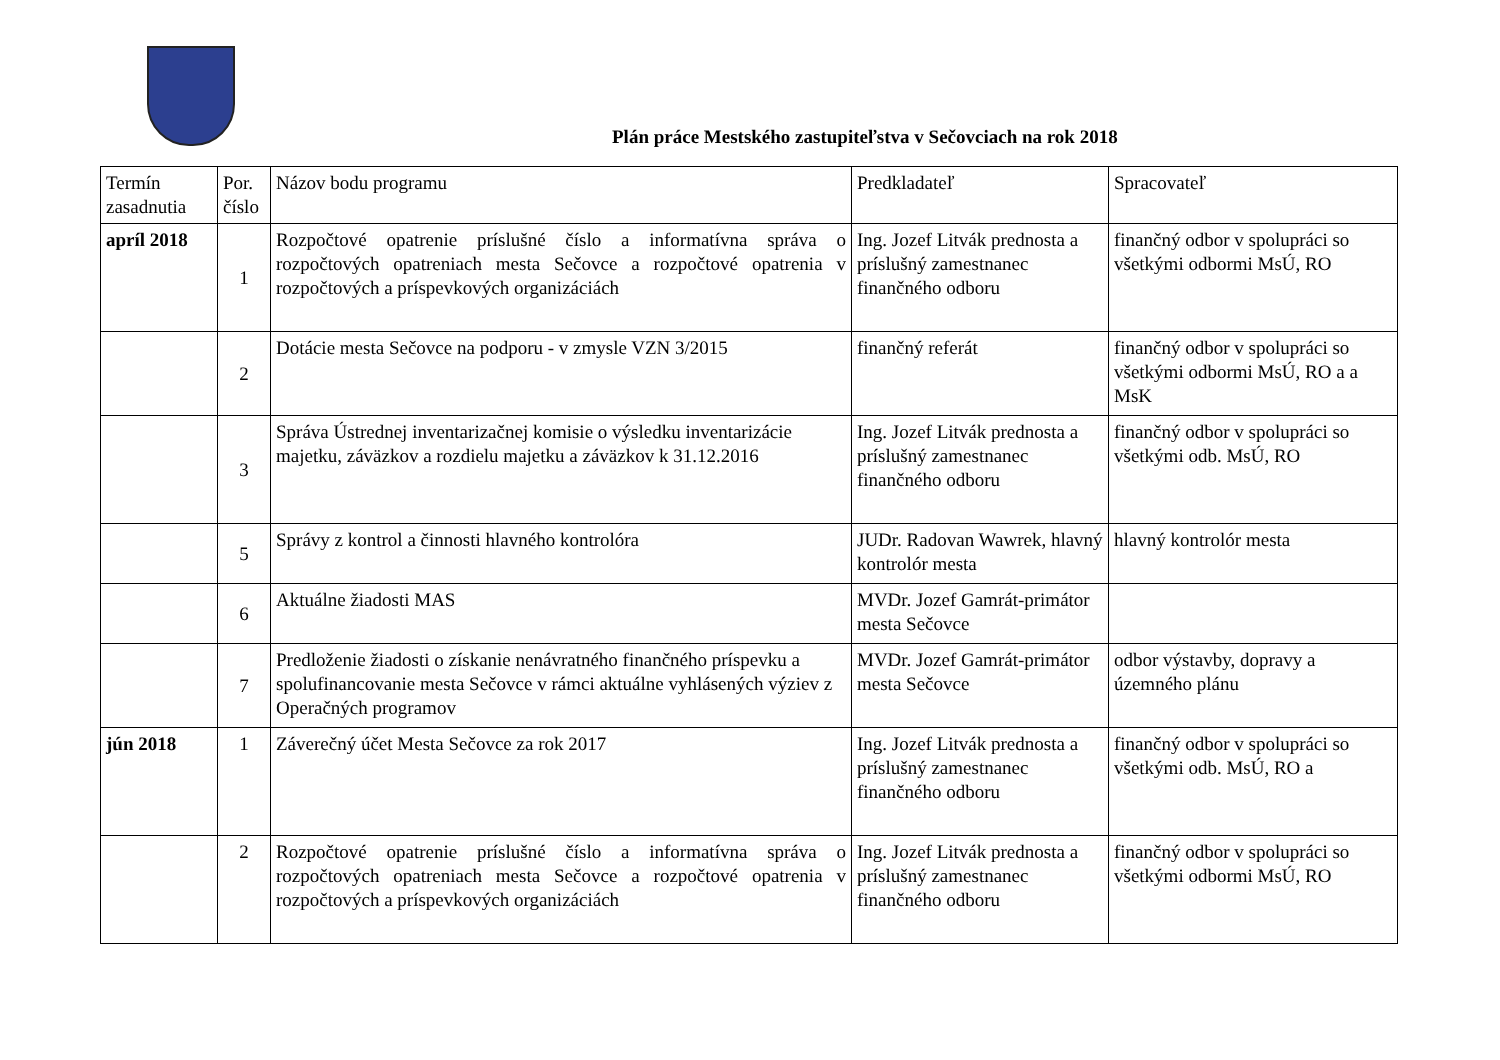Plán práce Mestského zastupiteľstva v Sečovciach na rok 2018
| Termín zasadnutia | Por. číslo | Názov bodu programu | Predkladateľ | Spracovateľ |
| apríl 2018 | 1 | Rozpočtové opatrenie príslušné číslo a informatívna správa o rozpočtových opatreniach mesta Sečovce a rozpočtové opatrenia v rozpočtových a príspevkových organizáciách | Ing. Jozef Litvák prednosta a príslušný zamestnanec finančného odboru | finančný odbor v spolupráci so všetkými odbormi MsÚ, RO |
| | 2 | Dotácie mesta Sečovce na podporu - v zmysle VZN 3/2015 | finančný referát | finančný odbor v spolupráci so všetkými odbormi MsÚ, RO a a MsK |
| | 3 | Správa Ústrednej inventarizačnej komisie o výsledku inventarizácie majetku, záväzkov a rozdielu majetku a záväzkov k 31.12.2016 | Ing. Jozef Litvák prednosta a príslušný zamestnanec finančného odboru | finančný odbor v spolupráci so všetkými odb. MsÚ, RO |
| | 5 | Správy z kontrol a činnosti hlavného kontrolóra | JUDr. Radovan Wawrek, hlavný kontrolór mesta | hlavný kontrolór mesta |
| | 6 | Aktuálne žiadosti MAS | MVDr. Jozef Gamrát-primátor mesta Sečovce | |
| | 7 | Predloženie žiadosti o získanie nenávratného finančného príspevku a spolufinancovanie mesta Sečovce v rámci aktuálne vyhlásených výziev z Operačných programov | MVDr. Jozef Gamrát-primátor mesta Sečovce | odbor výstavby, dopravy a územného plánu |
| jún 2018 | 1 | Záverečný účet Mesta Sečovce za rok 2017 | Ing. Jozef Litvák prednosta a príslušný zamestnanec finančného odboru | finančný odbor v spolupráci so všetkými odb. MsÚ, RO a |
| | 2 | Rozpočtové opatrenie príslušné číslo a informatívna správa o rozpočtových opatreniach mesta Sečovce a rozpočtové opatrenia v rozpočtových a príspevkových organizáciách | Ing. Jozef Litvák prednosta a príslušný zamestnanec finančného odboru | finančný odbor v spolupráci so všetkými odbormi MsÚ, RO |